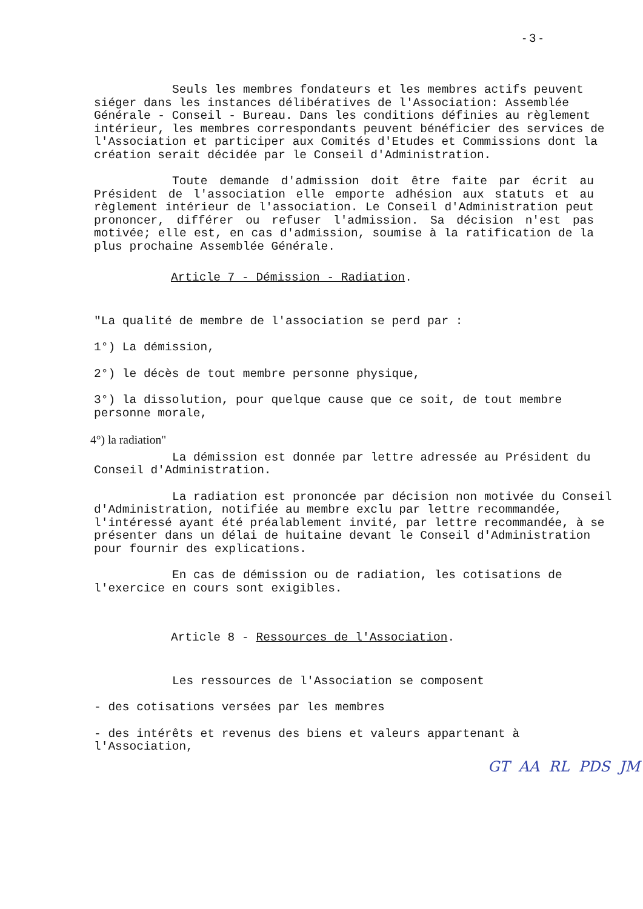- 3 -
Seuls les membres fondateurs et les membres actifs peuvent siéger dans les instances délibératives de l'Association: Assemblée Générale - Conseil - Bureau. Dans les conditions définies au règlement intérieur, les membres correspondants peuvent bénéficier des services de l'Association et participer aux Comités d'Etudes et Commissions dont la création serait décidée par le Conseil d'Administration.
Toute demande d'admission doit être faite par écrit au Président de l'association elle emporte adhésion aux statuts et au règlement intérieur de l'association. Le Conseil d'Administration peut prononcer, différer ou refuser l'admission. Sa décision n'est pas motivée; elle est, en cas d'admission, soumise à la ratification de la plus prochaine Assemblée Générale.
Article 7 - Démission - Radiation.
"La qualité de membre de l'association se perd par :
1°) La démission,
2°) le décès de tout membre personne physique,
3°) la dissolution, pour quelque cause que ce soit, de tout membre personne morale,
4°) la radiation"
La démission est donnée par lettre adressée au Président du Conseil d'Administration.
La radiation est prononcée par décision non motivée du Conseil d'Administration, notifiée au membre exclu par lettre recommandée, l'intéressé ayant été préalablement invité, par lettre recommandée, à se présenter dans un délai de huitaine devant le Conseil d'Administration pour fournir des explications.
En cas de démission ou de radiation, les cotisations de l'exercice en cours sont exigibles.
Article 8 - Ressources de l'Association.
Les ressources de l'Association se composent
- des cotisations versées par les membres
- des intérêts et revenus des biens et valeurs appartenant à l'Association,
GT AA RL PDS JM